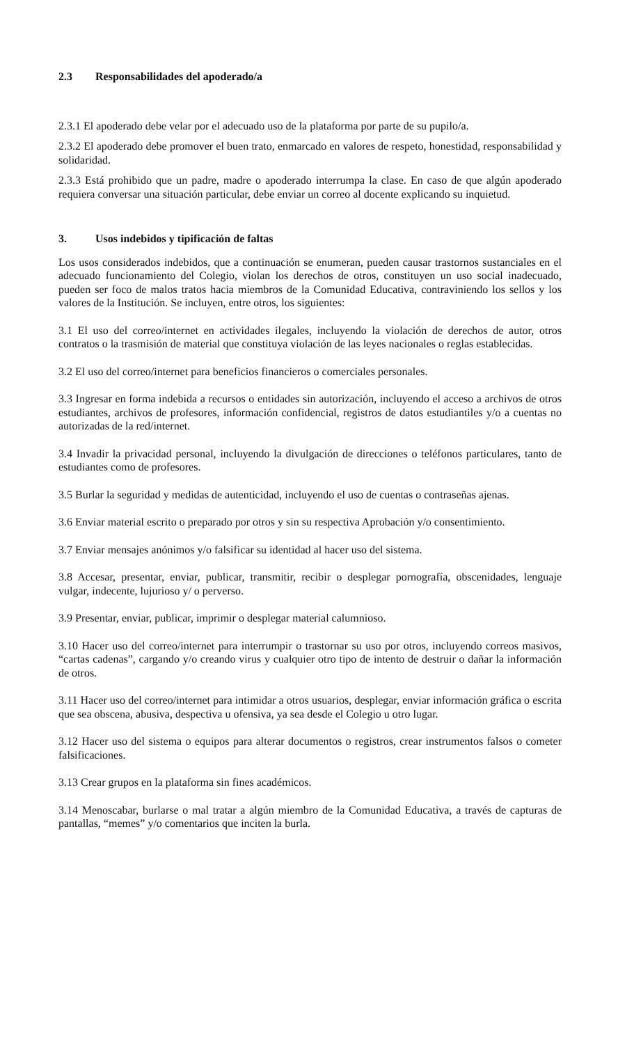2.3 Responsabilidades del apoderado/a
2.3.1 El apoderado debe velar por el adecuado uso de la plataforma por parte de su pupilo/a.
2.3.2 El apoderado debe promover el buen trato, enmarcado en valores de respeto, honestidad, responsabilidad y solidaridad.
2.3.3 Está prohibido que un padre, madre o apoderado interrumpa la clase. En caso de que algún apoderado requiera conversar una situación particular, debe enviar un correo al docente explicando su inquietud.
3. Usos indebidos y tipificación de faltas
Los usos considerados indebidos, que a continuación se enumeran, pueden causar trastornos sustanciales en el adecuado funcionamiento del Colegio, violan los derechos de otros, constituyen un uso social inadecuado, pueden ser foco de malos tratos hacia miembros de la Comunidad Educativa, contraviniendo los sellos y los valores de la Institución. Se incluyen, entre otros, los siguientes:
3.1 El uso del correo/internet en actividades ilegales, incluyendo la violación de derechos de autor, otros contratos o la trasmisión de material que constituya violación de las leyes nacionales o reglas establecidas.
3.2 El uso del correo/internet para beneficios financieros o comerciales personales.
3.3 Ingresar en forma indebida a recursos o entidades sin autorización, incluyendo el acceso a archivos de otros estudiantes, archivos de profesores, información confidencial, registros de datos estudiantiles y/o a cuentas no autorizadas de la red/internet.
3.4 Invadir la privacidad personal, incluyendo la divulgación de direcciones o teléfonos particulares, tanto de estudiantes como de profesores.
3.5 Burlar la seguridad y medidas de autenticidad, incluyendo el uso de cuentas o contraseñas ajenas.
3.6 Enviar material escrito o preparado por otros y sin su respectiva Aprobación y/o consentimiento.
3.7 Enviar mensajes anónimos y/o falsificar su identidad al hacer uso del sistema.
3.8 Accesar, presentar, enviar, publicar, transmitir, recibir o desplegar pornografía, obscenidades, lenguaje vulgar, indecente, lujurioso y/ o perverso.
3.9 Presentar, enviar, publicar, imprimir o desplegar material calumnioso.
3.10 Hacer uso del correo/internet para interrumpir o trastornar su uso por otros, incluyendo correos masivos, “cartas cadenas”, cargando y/o creando virus y cualquier otro tipo de intento de destruir o dañar la información de otros.
3.11 Hacer uso del correo/internet para intimidar a otros usuarios, desplegar, enviar información gráfica o escrita que sea obscena, abusiva, despectiva u ofensiva, ya sea desde el Colegio u otro lugar.
3.12 Hacer uso del sistema o equipos para alterar documentos o registros, crear instrumentos falsos o cometer falsificaciones.
3.13 Crear grupos en la plataforma sin fines académicos.
3.14 Menoscabar, burlarse o mal tratar a algún miembro de la Comunidad Educativa, a través de capturas de pantallas, “memes” y/o comentarios que inciten la burla.